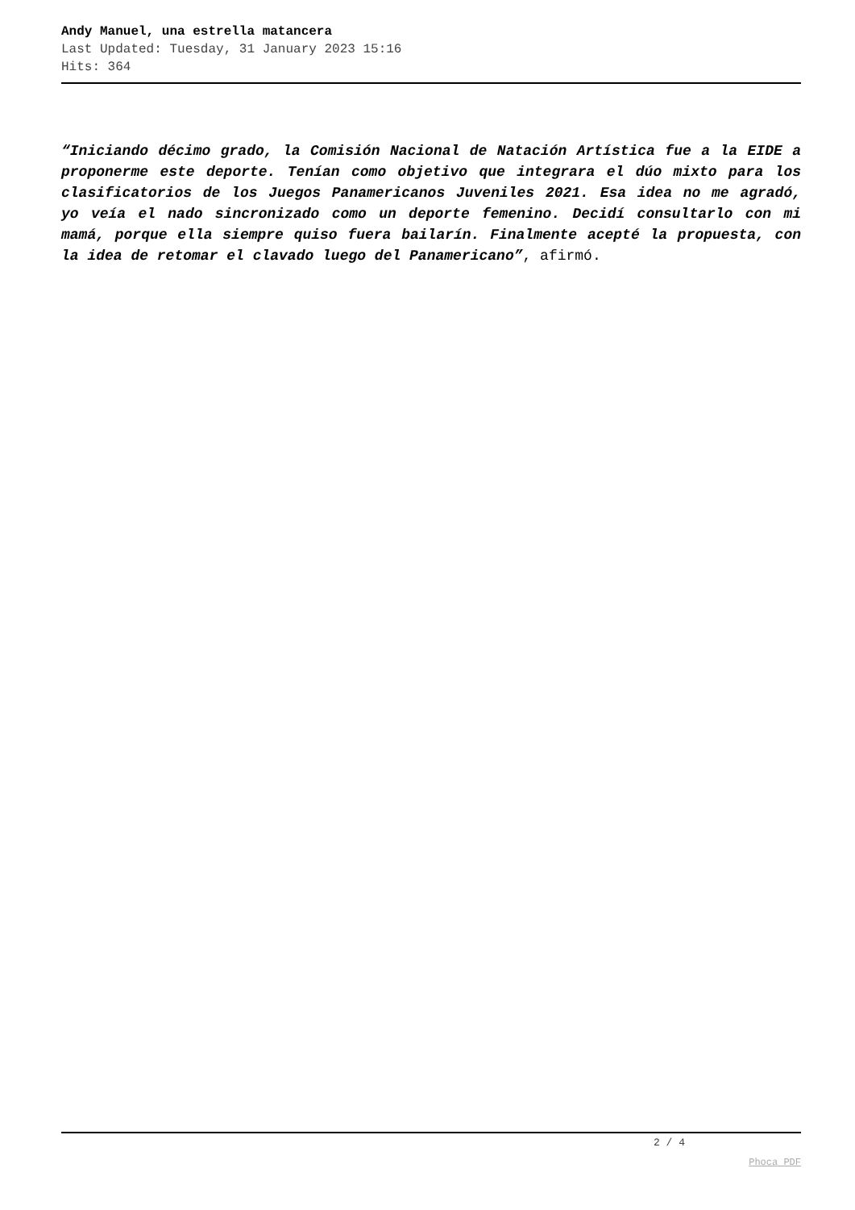Andy Manuel, una estrella matancera
Last Updated: Tuesday, 31 January 2023 15:16
Hits: 364
“Iniciando décimo grado, la Comisión Nacional de Natación Artística fue a la EIDE a proponerme este deporte. Tenían como objetivo que integrara el dúo mixto para los clasificatorios de los Juegos Panamericanos Juveniles 2021. Esa idea no me agradó, yo veía el nado sincronizado como un deporte femenino. Decidí consultarlo con mi mamá, porque ella siempre quiso fuera bailarín. Finalmente acepté la propuesta, con la idea de retomar el clavado luego del Panamericano”, afirmó.
2 / 4
Phoca PDF